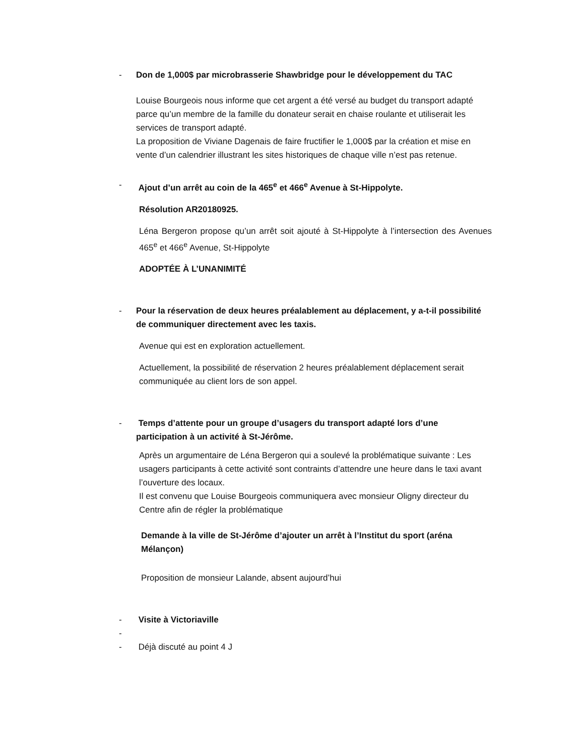- Don de 1,000$ par microbrasserie Shawbridge pour le développement du TAC
Louise Bourgeois nous informe que cet argent a été versé au budget du transport adapté parce qu’un membre de la famille du donateur serait en chaise roulante et utiliserait les services de transport adapté.
La proposition de Viviane Dagenais de faire fructifier le 1,000$ par la création et mise en vente d’un calendrier illustrant les sites historiques de chaque ville n’est pas retenue.
- Ajout d’un arrêt au coin de la 465<sup>e</sup> et 466<sup>e</sup> Avenue à St-Hippolyte.
Résolution AR20180925.
Léna Bergeron propose qu’un arrêt soit ajouté à St-Hippolyte à l’intersection des Avenues 465<sup>e</sup> et 466<sup>e</sup> Avenue, St-Hippolyte
ADOPTÉE À L’UNANIMITÉ
- Pour la réservation de deux heures préalablement au déplacement, y a-t-il possibilité de communiquer directement avec les taxis.
Avenue qui est en exploration actuellement.
Actuellement, la possibilité de réservation 2 heures préalablement déplacement serait communiquée au client lors de son appel.
- Temps d’attente pour un groupe d’usagers du transport adapté lors d’une participation à un activité à St-Jérôme.
Après un argumentaire de Léna Bergeron qui a soulevé la problématique suivante : Les usagers participants à cette activité sont contraints d’attendre une heure dans le taxi avant l’ouverture des locaux.
Il est convenu que Louise Bourgeois communiquera avec monsieur Oligny directeur du Centre afin de régler la problématique
Demande à la ville de St-Jérôme d’ajouter un arrêt à l’Institut du sport (aréna Mélançon)
Proposition de monsieur Lalande, absent aujourd’hui
- Visite à Victoriaville
-
- Déjà discuté au point 4 J